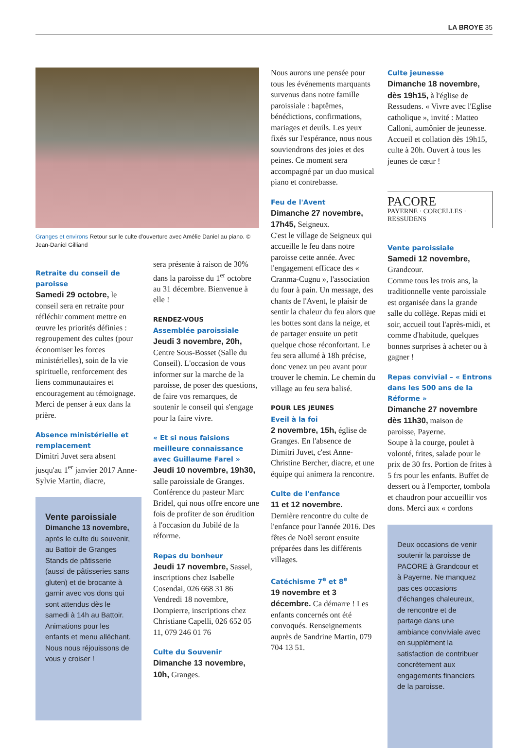LA BROYE 35
Granges et environs Retour sur le culte d'ouverture avec Amélie Daniel au piano. © Jean-Daniel Gilliand
Retraite du conseil de paroisse
Samedi 29 octobre, le conseil sera en retraite pour réfléchir comment mettre en œuvre les priorités définies : regroupement des cultes (pour économiser les forces ministérielles), soin de la vie spirituelle, renforcement des liens communautaires et encouragement au témoignage.
Merci de penser à eux dans la prière.
Absence ministérielle et remplacement
Dimitri Juvet sera absent jusqu'au 1<sup>er</sup> janvier 2017 Anne-Sylvie Martin, diacre,
Vente paroissiale
Dimanche 13 novembre, après le culte du souvenir, au Battoir de Granges
Stands de pâtisserie (aussi de pâtisseries sans gluten) et de brocante à garnir avec vos dons qui sont attendus dès le samedi à 14h au Battoir.
Animations pour les enfants et menu alléchant. Nous nous réjouissons de vous y croiser !
sera présente à raison de 30% dans la paroisse du 1<sup>er</sup> octobre au 31 décembre. Bienvenue à elle !
RENDEZ-VOUS
Assemblée paroissiale
Jeudi 3 novembre, 20h, Centre Sous-Bosset (Salle du Conseil). L'occasion de vous informer sur la marche de la paroisse, de poser des questions, de faire vos remarques, de soutenir le conseil qui s'engage pour la faire vivre.
« Et si nous faisions meilleure connaissance avec Guillaume Farel »
Jeudi 10 novembre, 19h30, salle paroissiale de Granges. Conférence du pasteur Marc Bridel, qui nous offre encore une fois de profiter de son érudition à l'occasion du Jubilé de la réforme.
Repas du bonheur
Jeudi 17 novembre, Sassel, inscriptions chez Isabelle Cosendai, 026 668 31 86
Vendredi 18 novembre, Dompierre, inscriptions chez Christiane Capelli, 026 652 05 11, 079 246 01 76
Culte du Souvenir
Dimanche 13 novembre, 10h, Granges.
Nous aurons une pensée pour tous les événements marquants survenus dans notre famille paroissiale : baptêmes, bénédictions, confirmations, mariages et deuils. Les yeux fixés sur l'espérance, nous nous souviendrons des joies et des peines. Ce moment sera accompagné par un duo musical piano et contrebasse.
Feu de l'Avent
Dimanche 27 novembre, 17h45, Seigneux.
C'est le village de Seigneux qui accueille le feu dans notre paroisse cette année. Avec l'engagement efficace des « Cranma-Cugnu », l'association du four à pain. Un message, des chants de l'Avent, le plaisir de sentir la chaleur du feu alors que les bottes sont dans la neige, et de partager ensuite un petit quelque chose réconfortant. Le feu sera allumé à 18h précise, donc venez un peu avant pour trouver le chemin. Le chemin du village au feu sera balisé.
POUR LES JEUNES
Eveil à la foi
2 novembre, 15h, église de Granges. En l'absence de Dimitri Juvet, c'est Anne-Christine Bercher, diacre, et une équipe qui animera la rencontre.
Culte de l'enfance
11 et 12 novembre.
Dernière rencontre du culte de l'enfance pour l'année 2016. Des fêtes de Noël seront ensuite préparées dans les différents villages.
Catéchisme 7<sup>e</sup> et 8<sup>e</sup>
19 novembre et 3 décembre. Ca démarre ! Les enfants concernés ont été convoqués. Renseignements auprès de Sandrine Martin, 079 704 13 51.
Culte jeunesse
Dimanche 18 novembre, dès 19h15, à l'église de Ressudens. « Vivre avec l'Eglise catholique », invité : Matteo Calloni, aumônier de jeunesse. Accueil et collation dès 19h15, culte à 20h. Ouvert à tous les jeunes de cœur !
PACORE
PAYERNE · CORCELLES · RESSUDENS
Vente paroissiale
Samedi 12 novembre, Grandcour.
Comme tous les trois ans, la traditionnelle vente paroissiale est organisée dans la grande salle du collège. Repas midi et soir, accueil tout l'après-midi, et comme d'habitude, quelques bonnes surprises à acheter ou à gagner !
Repas convivial – « Entrons dans les 500 ans de la Réforme »
Dimanche 27 novembre dès 11h30, maison de paroisse, Payerne.
Soupe à la courge, poulet à volonté, frites, salade pour le prix de 30 frs. Portion de frites à 5 frs pour les enfants. Buffet de dessert ou à l'emporter, tombola et chaudron pour accueillir vos dons. Merci aux « cordons
Deux occasions de venir soutenir la paroisse de PACORE à Grandcour et à Payerne. Ne manquez pas ces occasions d'échanges chaleureux, de rencontre et de partage dans une ambiance conviviale avec en supplément la satisfaction de contribuer concrètement aux engagements financiers de la paroisse.